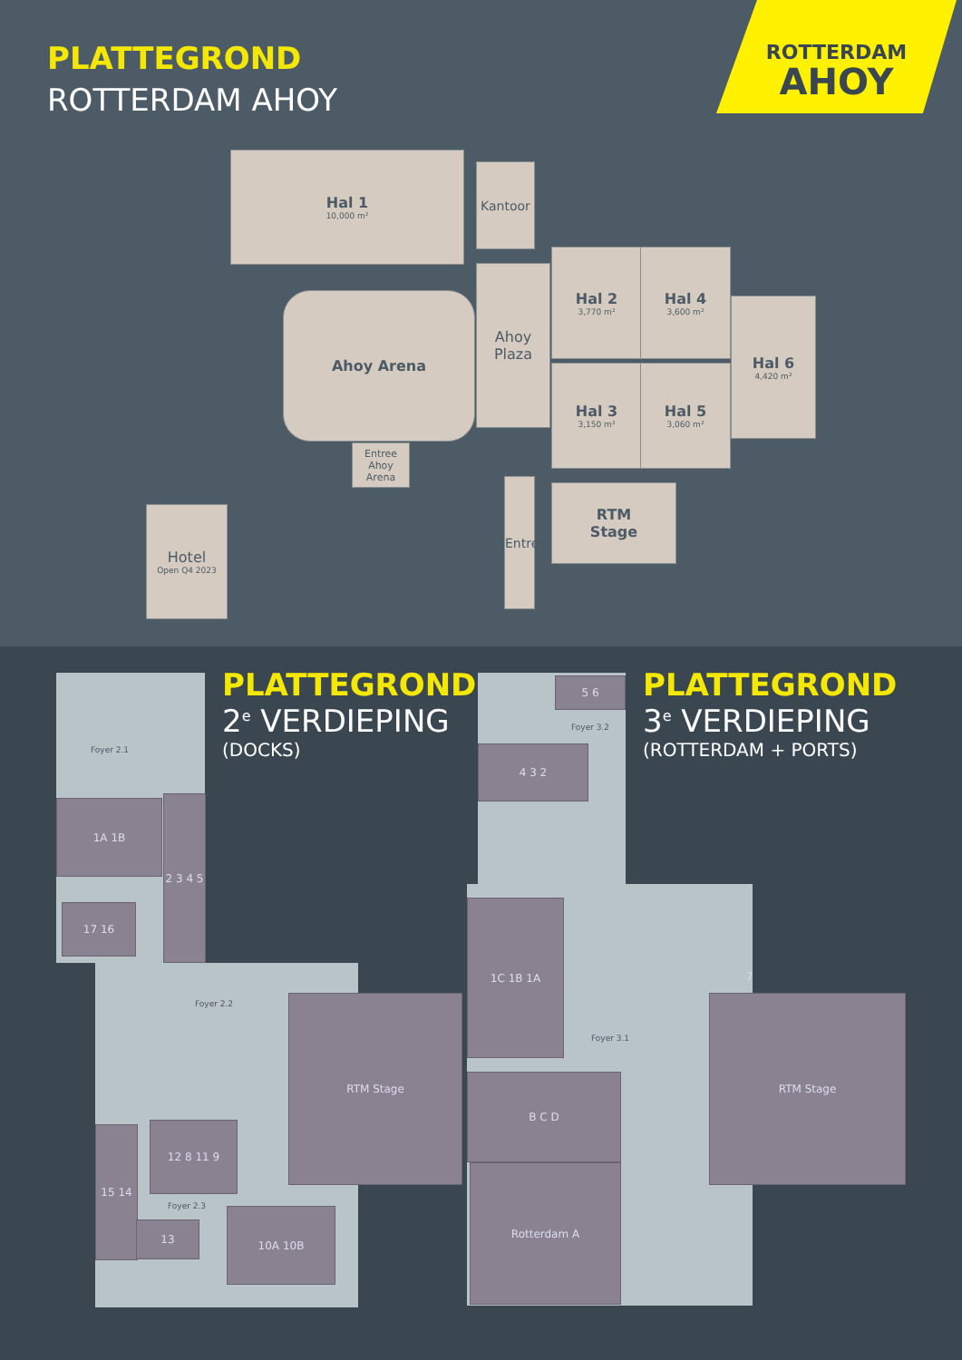PLATTEGROND
ROTTERDAM AHOY
ROTTERDAM
AHOY
Hal 1
10,000 m²
Kantoor
Ahoy
Plaza
Ahoy Arena
Entree Ahoy Arena
Hal 2
3,770 m²
Hal 4
3,600 m²
Hal 3
3,150 m²
Hal 5
3,060 m²
Hal 6
4,420 m²
RTM
Stage
Entree
Hotel
Open Q4 2023
1A 1B
2 3 4 5
17 16
RTM Stage
15 14 12 8 11 9
13
10A 10B
4 3 2
5 6
1C 1B 1A
B C D
Rotterdam A
RTM Stage
Foyer 2.1
Foyer 2.2
Foyer 2.3
Foyer 3.2
Foyer 3.1
7
PLATTEGROND
2<sup>e</sup> VERDIEPING
(DOCKS)
PLATTEGROND
3<sup>e</sup> VERDIEPING
(ROTTERDAM + PORTS)